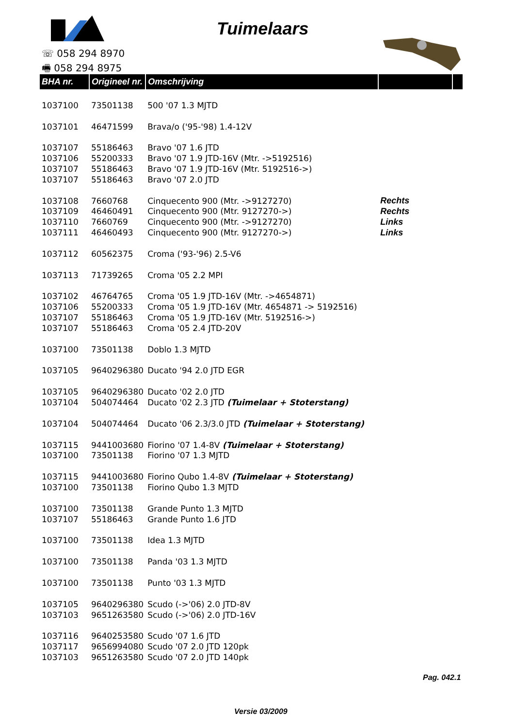Tuimelaars
☏ 058 294 8970
🖷 058 294 8975
| BHA nr. | Origineel nr. | Omschrijving | | |
| --- | --- | --- | --- | --- |
| 1037100 | 73501138 | 500 '07 1.3 MJTD | | |
| 1037101 | 46471599 | Brava/o ('95-'98) 1.4-12V | | |
| 1037107 | 55186463 | Bravo '07 1.6 JTD | | |
| 1037106 | 55200333 | Bravo '07 1.9 JTD-16V (Mtr. ->5192516) | | |
| 1037107 | 55186463 | Bravo '07 1.9 JTD-16V (Mtr. 5192516->) | | |
| 1037107 | 55186463 | Bravo '07 2.0 JTD | | |
| 1037108 | 7660768 | Cinquecento 900 (Mtr. ->9127270) | Rechts | |
| 1037109 | 46460491 | Cinquecento 900 (Mtr. 9127270->) | Rechts | |
| 1037110 | 7660769 | Cinquecento 900 (Mtr. ->9127270) | Links | |
| 1037111 | 46460493 | Cinquecento 900 (Mtr. 9127270->) | Links | |
| 1037112 | 60562375 | Croma ('93-'96) 2.5-V6 | | |
| 1037113 | 71739265 | Croma '05 2.2 MPI | | |
| 1037102 | 46764765 | Croma '05 1.9 JTD-16V (Mtr. ->4654871) | | |
| 1037106 | 55200333 | Croma '05 1.9 JTD-16V (Mtr. 4654871 -> 5192516) | | |
| 1037107 | 55186463 | Croma '05 1.9 JTD-16V (Mtr. 5192516->) | | |
| 1037107 | 55186463 | Croma '05 2.4 JTD-20V | | |
| 1037100 | 73501138 | Doblo 1.3 MJTD | | |
| 1037105 | 9640296380 | Ducato '94 2.0 JTD EGR | | |
| 1037105 | 9640296380 | Ducato '02 2.0 JTD | | |
| 1037104 | 504074464 | Ducato '02 2.3 JTD (Tuimelaar + Stoterstang) | | |
| 1037104 | 504074464 | Ducato '06 2.3/3.0 JTD (Tuimelaar + Stoterstang) | | |
| 1037115 | 9441003680 | Fiorino '07 1.4-8V (Tuimelaar + Stoterstang) | | |
| 1037100 | 73501138 | Fiorino '07 1.3 MJTD | | |
| 1037115 | 9441003680 | Fiorino Qubo 1.4-8V (Tuimelaar + Stoterstang) | | |
| 1037100 | 73501138 | Fiorino Qubo 1.3 MJTD | | |
| 1037100 | 73501138 | Grande Punto 1.3 MJTD | | |
| 1037107 | 55186463 | Grande Punto 1.6 JTD | | |
| 1037100 | 73501138 | Idea 1.3 MJTD | | |
| 1037100 | 73501138 | Panda '03 1.3 MJTD | | |
| 1037100 | 73501138 | Punto '03 1.3 MJTD | | |
| 1037105 | 9640296380 | Scudo (->'06) 2.0 JTD-8V | | |
| 1037103 | 9651263580 | Scudo (->'06) 2.0 JTD-16V | | |
| 1037116 | 9640253580 | Scudo '07 1.6 JTD | | |
| 1037117 | 9656994080 | Scudo '07 2.0 JTD 120pk | | |
| 1037103 | 9651263580 | Scudo '07 2.0 JTD 140pk | | |
Pag. 042.1
Versie 03/2009